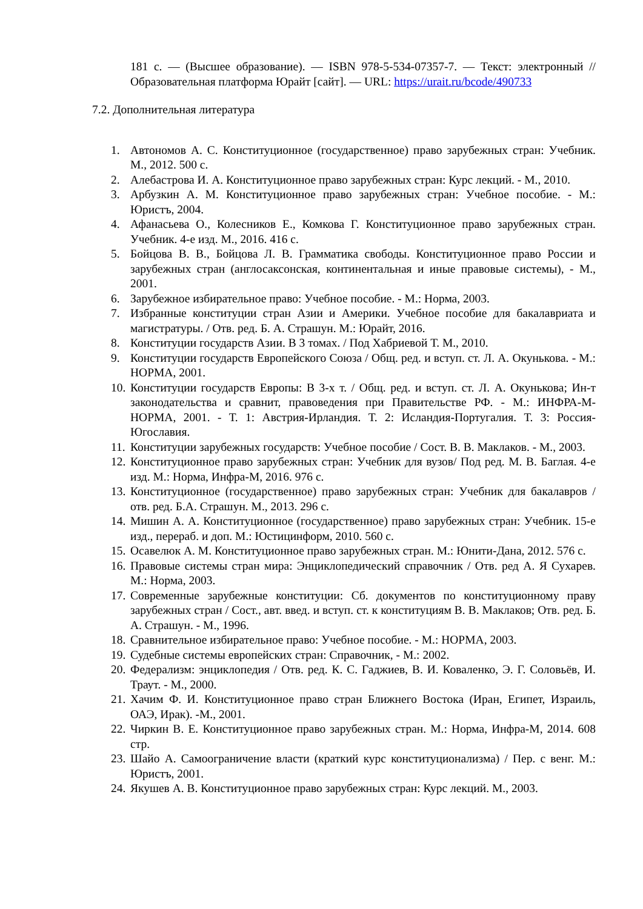181 с. — (Высшее образование). — ISBN 978-5-534-07357-7. — Текст: электронный // Образовательная платформа Юрайт [сайт]. — URL: https://urait.ru/bcode/490733
7.2. Дополнительная литература
1. Автономов А. С. Конституционное (государственное) право зарубежных стран: Учебник. М., 2012. 500 с.
2. Алебастрова И. А. Конституционное право зарубежных стран: Курс лекций. - М., 2010.
3. Арбузкин А. М. Конституционное право зарубежных стран: Учебное пособие. - М.: Юристъ, 2004.
4. Афанасьева О., Колесников Е., Комкова Г. Конституционное право зарубежных стран. Учебник. 4-е изд. М., 2016. 416 с.
5. Бойцова В. В., Бойцова Л. В. Грамматика свободы. Конституционное право России и зарубежных стран (англосаксонская, континентальная и иные правовые системы), - М., 2001.
6. Зарубежное избирательное право: Учебное пособие. - М.: Норма, 2003.
7. Избранные конституции стран Азии и Америки. Учебное пособие для бакалавриата и магистратуры. / Отв. ред. Б. А. Страшун. М.: Юрайт, 2016.
8. Конституции государств Азии. В 3 томах. / Под Хабриевой Т. М., 2010.
9. Конституции государств Европейского Союза / Общ. ред. и вступ. ст. Л. А. Окунькова. - М.: НОРМА, 2001.
10. Конституции государств Европы: В 3-х т. / Общ. ред. и вступ. ст. Л. А. Окунькова; Ин-т законодательства и сравнит, правоведения при Правительстве РФ. - М.: ИНФРА-М-НОРМА, 2001. - Т. 1: Австрия-Ирландия. Т. 2: Исландия-Португалия. Т. 3: Россия-Югославия.
11. Конституции зарубежных государств: Учебное пособие / Сост. В. В. Маклаков. - М., 2003.
12. Конституционное право зарубежных стран: Учебник для вузов/ Под ред. М. В. Баглая. 4-е изд. М.: Норма, Инфра-М, 2016. 976 с.
13. Конституционное (государственное) право зарубежных стран: Учебник для бакалавров / отв. ред. Б.А. Страшун. М., 2013. 296 с.
14. Мишин А. А. Конституционное (государственное) право зарубежных стран: Учебник. 15-е изд., перераб. и доп. М.: Юстицинформ, 2010. 560 с.
15. Осавелюк А. М. Конституционное право зарубежных стран. М.: Юнити-Дана, 2012. 576 с.
16. Правовые системы стран мира: Энциклопедический справочник / Отв. ред А. Я Сухарев. М.: Норма, 2003.
17. Современные зарубежные конституции: Сб. документов по конституционному праву зарубежных стран / Сост., авт. введ. и вступ. ст. к конституциям В. В. Маклаков; Отв. ред. Б. А. Страшун. - М., 1996.
18. Сравнительное избирательное право: Учебное пособие. - М.: НОРМА, 2003.
19. Судебные системы европейских стран: Справочник, - М.: 2002.
20. Федерализм: энциклопедия / Отв. ред. К. С. Гаджиев, В. И. Коваленко, Э. Г. Соловьёв, И. Траут. - М., 2000.
21. Хачим Ф. И. Конституционное право стран Ближнего Востока (Иран, Египет, Израиль, ОАЭ, Ирак). -М., 2001.
22. Чиркин В. Е. Конституционное право зарубежных стран. М.: Норма, Инфра-М, 2014. 608 стр.
23. Шайо А. Самоограничение власти (краткий курс конституционализма) / Пер. с венг. М.: Юристъ, 2001.
24. Якушев А. В. Конституционное право зарубежных стран: Курс лекций. М., 2003.